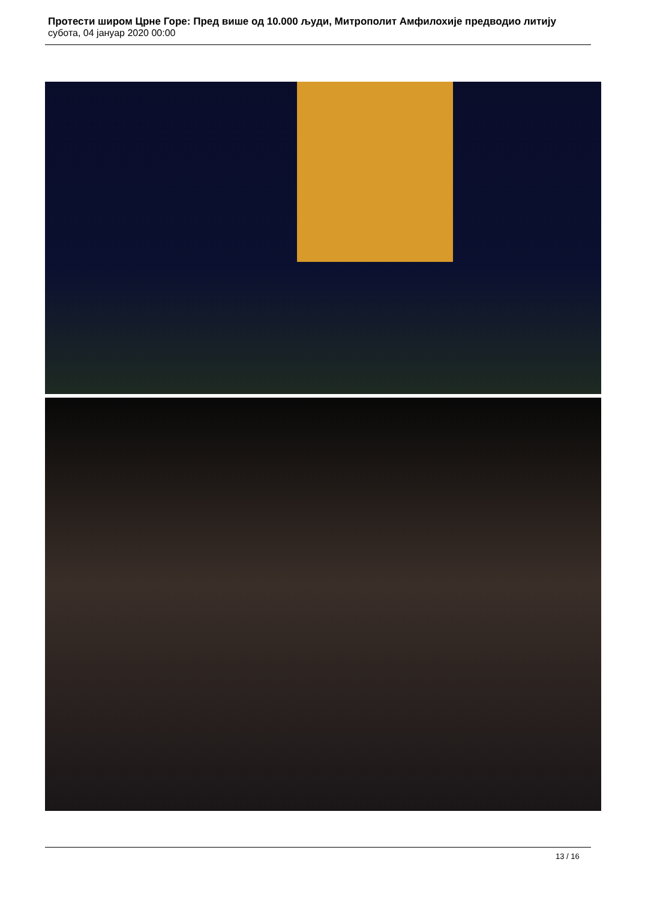Протести широм Црне Горе: Пред више од 10.000 људи, Митрополит Амфилохије предводио литију
субота, 04 јануар 2020 00:00
13 / 16